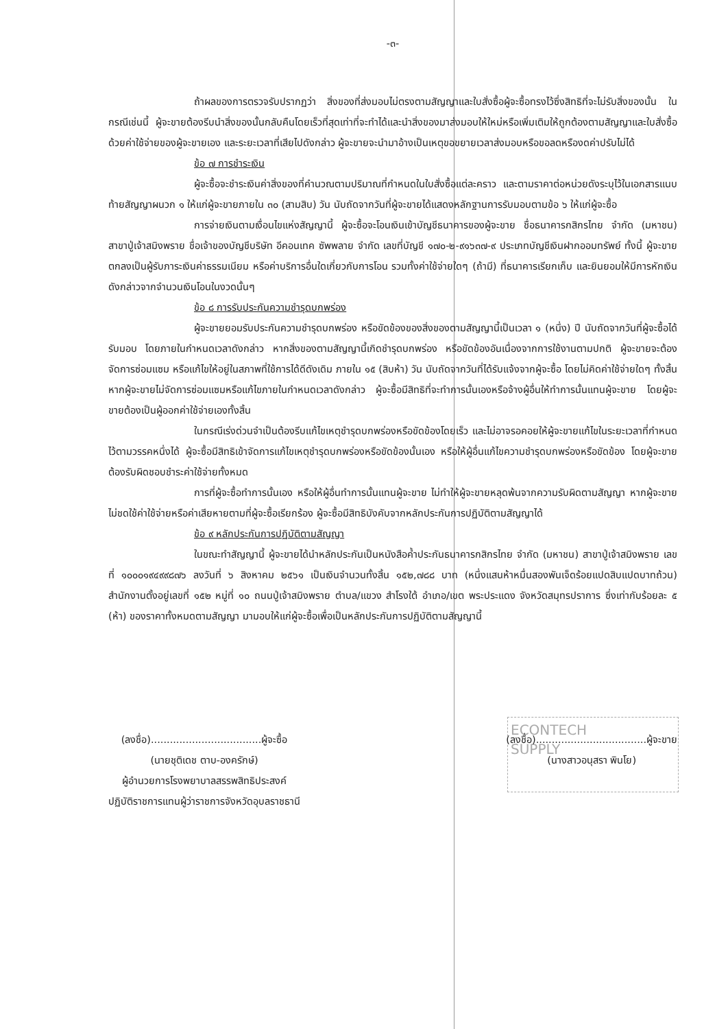ECONTECH
SUPPLY
-๓-
ถ้าผลของการตรวจรับปรากฏว่า สิ่งของที่ส่งมอบไม่ตรงตามสัญญาและใบสั่งซื้อผู้จะซื้อทรงไว้ซึ่งสิทธิที่จะไม่รับสิ่งของนั้น ในกรณีเช่นนี้ ผู้จะขายต้องรีบนำสิ่งของนั้นกลับคืนโดยเร็วที่สุดเท่าที่จะทำได้และนำสิ่งของมาส่งมอบให้ใหม่หรือเพิ่มเติมให้ถูกต้องตามสัญญาและใบสั่งซื้อ ด้วยค่าใช้จ่ายของผู้จะขายเอง และระยะเวลาที่เสียไปดังกล่าว ผู้จะขายจะนำมาอ้างเป็นเหตุขอขยายเวลาส่งมอบหรือขอลดหรืองดค่าปรับไม่ได้
ข้อ ๗ การชำระเงิน
ผู้จะซื้อจะชำระเงินค่าสิ่งของที่คำนวณตามปริมาณที่กำหนดในใบสั่งซื้อแต่ละคราว และตามราคาต่อหน่วยดังระบุไว้ในเอกสารแนบท้ายสัญญาผนวก ๑ ให้แก่ผู้จะขายภายใน ๓๐ (สามสิบ) วัน นับถัดจากวันที่ผู้จะขายได้แสดงหลักฐานการรับมอบตามข้อ ๖ ให้แก่ผู้จะซื้อ
การจ่ายเงินตามเงื่อนไขแห่งสัญญานี้ ผู้จะซื้อจะโอนเงินเข้าบัญชีธนาคารของผู้จะขาย ชื่อธนาคารกสิกรไทย จำกัด (มหาชน) สาขาปู่เจ้าสมิงพราย ชื่อเจ้าของบัญชีบริษัท อีคอนเทค ซัพพลาย จำกัด เลขที่บัญชี ๑๗๐-๒-๙๑๖๓๗-๙ ประเภทบัญชีเงินฝากออมทรัพย์ ทั้งนี้ ผู้จะขายตกลงเป็นผู้รับภาระเงินค่าธรรมเนียม หรือค่าบริการอื่นใดเกี่ยวกับการโอน รวมทั้งค่าใช้จ่ายใดๆ (ถ้ามี) ที่ธนาคารเรียกเก็บ และยินยอมให้มีการหักเงินดังกล่าวจากจำนวนเงินโอนในงวดนั้นๆ
ข้อ ๘ การรับประกันความชำรุดบกพร่อง
ผู้จะขายยอมรับประกันความชำรุดบกพร่อง หรือขัดข้องของสิ่งของตามสัญญานี้เป็นเวลา ๑ (หนึ่ง) ปี นับถัดจากวันที่ผู้จะซื้อได้รับมอบ โดยภายในกำหนดเวลาดังกล่าว หากสิ่งของตามสัญญานี้เกิดชำรุดบกพร่อง หรือขัดข้องอันเนื่องจากการใช้งานตามปกติ ผู้จะขายจะต้องจัดการซ่อมแซม หรือแก้ไขให้อยู่ในสภาพที่ใช้การได้ดีดังเดิม ภายใน ๑๕ (สิบห้า) วัน นับถัดจากวันที่ได้รับแจ้งจากผู้จะซื้อ โดยไม่คิดค่าใช้จ่ายใดๆ ทั้งสิ้น หากผู้จะขายไม่จัดการซ่อมแซมหรือแก้ไขภายในกำหนดเวลาดังกล่าว ผู้จะซื้อมีสิทธิที่จะทำการนั้นเองหรือจ้างผู้อื่นให้ทำการนั้นแทนผู้จะขาย โดยผู้จะขายต้องเป็นผู้ออกค่าใช้จ่ายเองทั้งสิ้น
ในกรณีเร่งด่วนจำเป็นต้องรีบแก้ไขเหตุชำรุดบกพร่องหรือขัดข้องโดยเร็ว และไม่อาจรอคอยให้ผู้จะขายแก้ไขในระยะเวลาที่กำหนดไว้ตามวรรคหนึ่งได้ ผู้จะซื้อมีสิทธิเข้าจัดการแก้ไขเหตุชำรุดบกพร่องหรือขัดข้องนั้นเอง หรือให้ผู้อื่นแก้ไขความชำรุดบกพร่องหรือขัดข้อง โดยผู้จะขายต้องรับผิดชอบชำระค่าใช้จ่ายทั้งหมด
การที่ผู้จะซื้อทำการนั้นเอง หรือให้ผู้อื่นทำการนั้นแทนผู้จะขาย ไม่ทำให้ผู้จะขายหลุดพ้นจากความรับผิดตามสัญญา หากผู้จะขายไม่ชดใช้ค่าใช้จ่ายหรือค่าเสียหายตามที่ผู้จะซื้อเรียกร้อง ผู้จะซื้อมีสิทธิบังคับจากหลักประกันการปฏิบัติตามสัญญาได้
ข้อ ๙ หลักประกันการปฏิบัติตามสัญญา
ในขณะทำสัญญานี้ ผู้จะขายได้นำหลักประกันเป็นหนังสือค้ำประกันธนาคารกสิกรไทย จำกัด (มหาชน) สาขาปู่เจ้าสมิงพราย เลขที่ ๑๐๐๐๑๙๔๙๙๘๗๖ ลงวันที่ ๖ สิงหาคม ๒๕๖๑ เป็นเงินจำนวนทั้งสิ้น ๑๕๒,๗๘๘ บาท (หนึ่งแสนห้าหมื่นสองพันเจ็ดร้อยแปดสิบแปดบาทถ้วน) สำนักงานตั้งอยู่เลขที่ ๑๕๒ หมู่ที่ ๑๐ ถนนปู่เจ้าสมิงพราย ตำบล/แขวง สำโรงใต้ อำเภอ/เขต พระประแดง จังหวัดสมุทรปราการ ซึ่งเท่ากับร้อยละ ๕ (ห้า) ของราคาทั้งหมดตามสัญญา มามอบให้แก่ผู้จะซื้อเพื่อเป็นหลักประกันการปฏิบัติตามสัญญานี้
(ลงชื่อ)...................................ผู้จะซื้อ
(นายชุติเดช ตาบ-องครักษ์)
ผู้อำนวยการโรงพยาบาลสรรพสิทธิประสงค์
ปฏิบัติราชการแทนผู้ว่าราชการจังหวัดอุบลราชธานี
(ลงชื่อ)...................................ผู้จะขาย
(นางสาวอนุสรา พินโย)